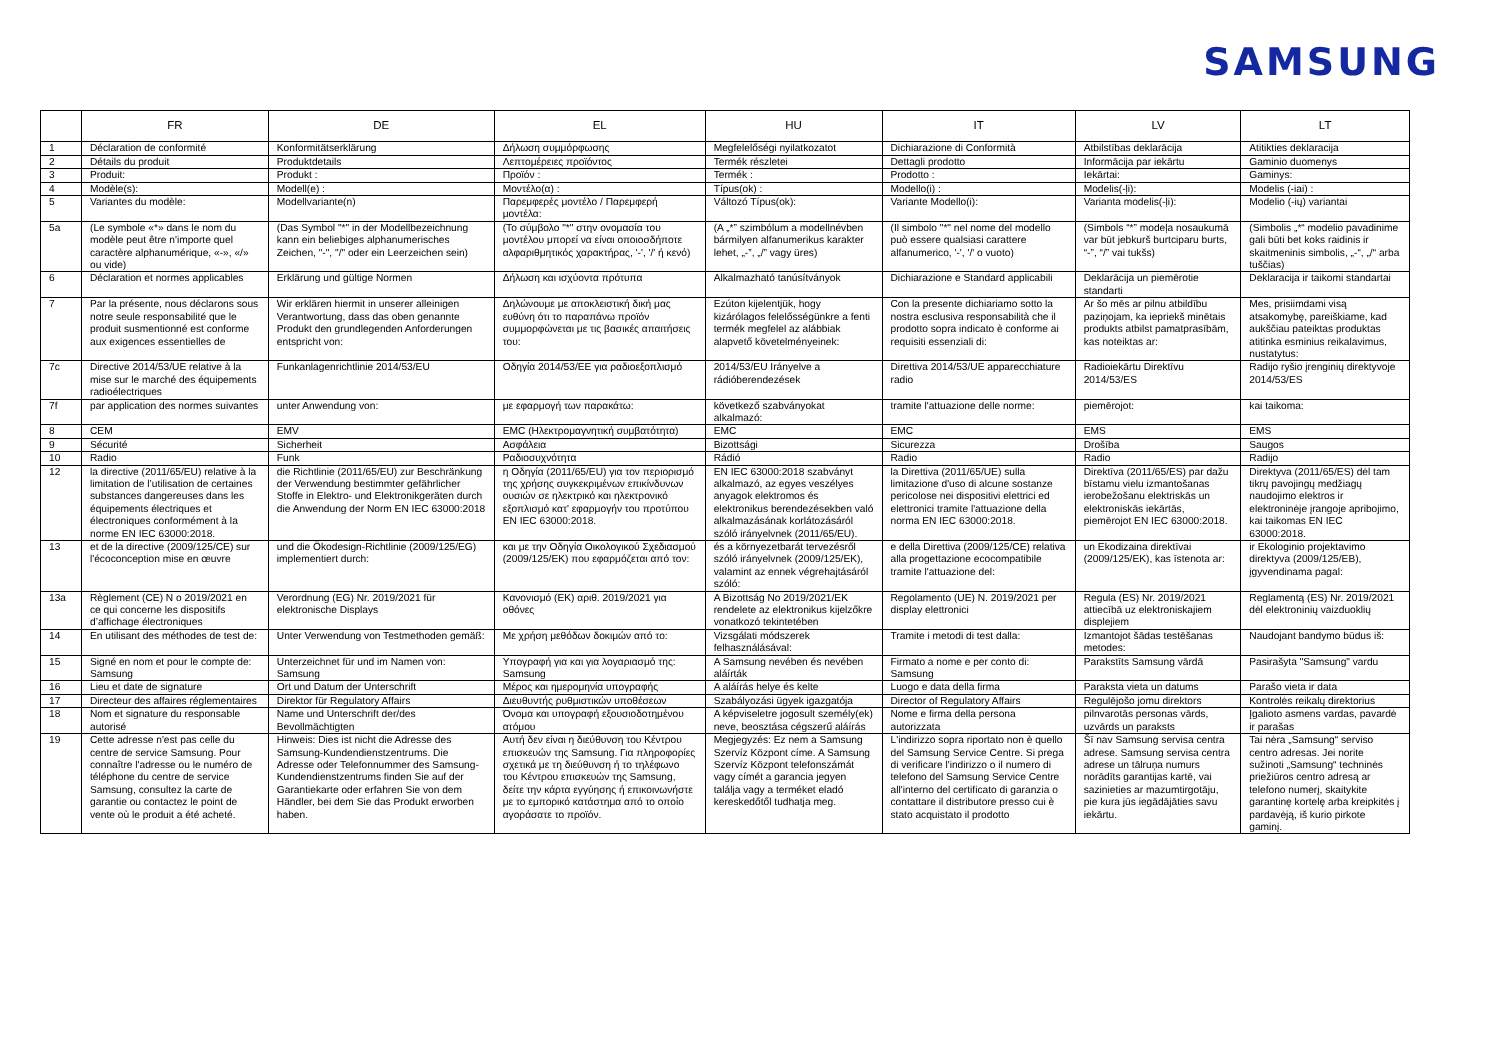SAMSUNG
| | FR | DE | EL | HU | IT | LV | LT |
| --- | --- | --- | --- | --- | --- | --- | --- |
| 1 | Déclaration de conformité | Konformitätserklärung | Δήλωση συμμόρφωσης | Megfelelőségi nyilatkozatot | Dichiarazione di Conformità | Atbilstības deklarācija | Atitikties deklaracija |
| 2 | Détails du produit | Produktdetails | Λεπτομέρειες προϊόντος | Termék részletei | Dettagli prodotto | Informācija par iekārtu | Gaminio duomenys |
| 3 | Produit: | Produkt : | Προϊόν : | Termék : | Prodotto : | Iekārtai: | Gaminys: |
| 4 | Modèle(s): | Modell(e) : | Μοντέλο(α) : | Típus(ok) : | Modello(i) : | Modelis(-ļi): | Modelis (-iai) : |
| 5 | Variantes du modèle: | Modellvariante(n) | Παρεμφερές μοντέλο / Παρεμφερή μοντέλα: | Változó Típus(ok): | Variante Modello(i): | Varianta modelis(-ļi): | Modelio (-ių) variantai |
| 5a | (Le symbole «*» dans le nom du modèle peut être n'importe quel caractère alphanumérique, «-», «/» ou vide) | (Das Symbol "*" in der Modellbezeichnung kann ein beliebiges alphanumerisches Zeichen, "-", "/" oder ein Leerzeichen sein) | (Το σύμβολο "*" στην ονομασία του μοντέλου μπορεί να είναι οποιοσδήποτε αλφαριθμητικός χαρακτήρας, '-', '/' ή κενό) | (A „*” szimbólum a modellnévben bármilyen alfanumerikus karakter lehet, „-”, „/” vagy üres) | (Il simbolo "*" nel nome del modello può essere qualsiasi carattere alfanumerico, '-', '/' o vuoto) | (Simbols “*” modeļa nosaukumā var būt jebkurš burtciparu burts, “-”, “/” vai tukšs) | (Simbolis „*“ modelio pavadinime gali būti bet koks raidinis ir skaitmeninis simbolis, „-“, „/“ arba tuščias) |
| 6 | Déclaration et normes applicables | Erklärung und gültige Normen | Δήλωση και ισχύοντα πρότυπα | Alkalmazható tanúsítványok | Dichiarazione e Standard applicabili | Deklarācija un piemērotie standarti | Deklaracija ir taikomi standartai |
| 7 | Par la présente, nous déclarons sous notre seule responsabilité que le produit susmentionné est conforme aux exigences essentielles de | Wir erklären hiermit in unserer alleinigen Verantwortung, dass das oben genannte Produkt den grundlegenden Anforderungen entspricht von: | Δηλώνουμε με αποκλειστική δική μας ευθύνη ότι το παραπάνω προϊόν συμμορφώνεται με τις βασικές απαιτήσεις του: | Ezúton kijelentjük, hogy kizárólagos felelősségünkre a fenti termék megfelel az alábbiak alapvető követelményeinek: | Con la presente dichiariamo sotto la nostra esclusiva responsabilità che il prodotto sopra indicato è conforme ai requisiti essenziali di: | Ar šo mēs ar pilnu atbildību paziņojam, ka iepriekš minētais produkts atbilst pamatprasībām, kas noteiktas ar: | Mes, prisiimdami visą atsakomybę, pareiškiame, kad aukščiau pateiktas produktas atitinka esminius reikalavimus, nustatytus: |
| 7c | Directive 2014/53/UE relative à la mise sur le marché des équipements radioélectriques | Funkanlagenrichtlinie 2014/53/EU | Οδηγία 2014/53/ΕΕ για ραδιοεξοπλισμό | 2014/53/EU Irányelve a rádióberendezések | Direttiva 2014/53/UE apparecchiature radio | Radioiekārtu Direktīvu 2014/53/ES | Radijo ryšio įrenginių direktyvoje 2014/53/ES |
| 7f | par application des normes suivantes | unter Anwendung von: | με εφαρμογή των παρακάτω: | következő szabványokat alkalmazó: | tramite l'attuazione delle norme: | piemērojot: | kai taikoma: |
| 8 | CEM | EMV | EMC (Ηλεκτρομαγνητική συμβατότητα) | EMC | EMC | EMS | EMS |
| 9 | Sécurité | Sicherheit | Ασφάλεια | Bizottsági | Sicurezza | Drošība | Saugos |
| 10 | Radio | Funk | Ραδιοσυχνότητα | Rádió | Radio | Radio | Radijo |
| 12 | la directive (2011/65/EU) relative à la limitation de l’utilisation de certaines substances dangereuses dans les équipements électriques et électroniques conformément à la norme EN IEC 63000:2018. | die Richtlinie (2011/65/EU) zur Beschränkung der Verwendung bestimmter gefährlicher Stoffe in Elektro- und Elektronikgeräten durch die Anwendung der Norm EN IEC 63000:2018 | η Οδηγία (2011/65/EU) για τον περιορισμό της χρήσης συγκεκριμένων επικίνδυνων ουσιών σε ηλεκτρικό και ηλεκτρονικό εξοπλισμό κατ' εφαρμογήν του προτύπου EN IEC 63000:2018. | EN IEC 63000:2018 szabványt alkalmazó, az egyes veszélyes anyagok elektromos és elektronikus berendezésekben való alkalmazásának korlátozásáról szóló irányelvnek (2011/65/EU). | la Direttiva (2011/65/UE) sulla limitazione d'uso di alcune sostanze pericolose nei dispositivi elettrici ed elettronici tramite l'attuazione della norma EN IEC 63000:2018. | Direktīva (2011/65/ES) par dažu bīstamu vielu izmantošanas ierobežošanu elektriskās un elektroniskās iekārtās, piemērojot EN IEC 63000:2018. | Direktyva (2011/65/ES) dėl tam tikrų pavojingų medžiagų naudojimo elektros ir elektroninėje įrangoje apribojimo, kai taikomas EN IEC 63000:2018. |
| 13 | et de la directive (2009/125/CE) sur l'écoconception mise en œuvre | und die Ökodesign-Richtlinie (2009/125/EG) implementiert durch: | και με την Οδηγία Οικολογικού Σχεδιασμού (2009/125/ΕΚ) που εφαρμόζεται από τον: | és a környezetbarát tervezésről szóló irányelvnek (2009/125/EK), valamint az ennek végrehajtásáról szóló: | e della Direttiva (2009/125/CE) relativa alla progettazione ecocompatibile tramite l'attuazione del: | un Ekodizaina direktīvai (2009/125/EK), kas īstenota ar: | ir Ekologinio projektavimo direktyva (2009/125/EB), įgyvendinama pagal: |
| 13a | Règlement (CE) N o 2019/2021 en ce qui concerne les dispositifs d’affichage électroniques | Verordnung (EG) Nr. 2019/2021 für elektronische Displays | Κανονισμό (ΕΚ) αριθ. 2019/2021 για οθόνες | A Bizottság No 2019/2021/EK rendelete az elektronikus kijelzőkre vonatkozó tekintetében | Regolamento (UE) N. 2019/2021 per display elettronici | Regula (ES) Nr. 2019/2021 attiecībā uz elektroniskajiem displejiem | Reglamentą (ES) Nr. 2019/2021 dėl elektroninių vaizduoklių |
| 14 | En utilisant des méthodes de test de: | Unter Verwendung von Testmethoden gemäß: | Με χρήση μεθόδων δοκιμών από το: | Vizsgálati módszerek felhasználásával: | Tramite i metodi di test dalla: | Izmantojot šādas testēšanas metodes: | Naudojant bandymo būdus iš: |
| 15 | Signé en nom et pour le compte de: Samsung | Unterzeichnet für und im Namen von: Samsung | Υπογραφή για και για λογαριασμό της: Samsung | A Samsung nevében és nevében aláírták | Firmato a nome e per conto di: Samsung | Parakstīts Samsung vārdā | Pasirašyta "Samsung" vardu |
| 16 | Lieu et date de signature | Ort und Datum der Unterschrift | Μέρος και ημερομηνία υπογραφής | A aláírás helye és kelte | Luogo e data della firma | Paraksta vieta un datums | Parašo vieta ir data |
| 17 | Directeur des affaires réglementaires | Direktor für Regulatory Affairs | Διευθυντής ρυθμιστικών υποθέσεων | Szabályozási ügyek igazgatója | Director of Regulatory Affairs | Regulējošo jomu direktors | Kontrolės reikalų direktorius |
| 18 | Nom et signature du responsable autorisé | Name und Unterschrift der/des Bevollmächtigten | Όνομα και υπογραφή εξουσιοδοτημένου ατόμου | A képviseletre jogosult személy(ek) neve, beosztása cégszerű aláírás | Nome e firma della persona autorizzata | pilnvarotās personas vārds, uzvārds un paraksts | Įgalioto asmens vardas, pavardė ir parašas |
| 19 | Cette adresse n'est pas celle du centre de service Samsung. Pour connaître l'adresse ou le numéro de téléphone du centre de service Samsung, consultez la carte de garantie ou contactez le point de vente où le produit a été acheté. | Hinweis: Dies ist nicht die Adresse des Samsung-Kundendienstzentrums. Die Adresse oder Telefonnummer des Samsung-Kundendienstzentrums finden Sie auf der Garantiekarte oder erfahren Sie von dem Händler, bei dem Sie das Produkt erworben haben. | Αυτή δεν είναι η διεύθυνση του Κέντρου επισκευών της Samsung. Για πληροφορίες σχετικά με τη διεύθυνση ή το τηλέφωνο του Κέντρου επισκευών της Samsung, δείτε την κάρτα εγγύησης ή επικοινωνήστε με το εμπορικό κατάστημα από το οποίο αγοράσατε το προϊόν. | Megjegyzés: Ez nem a Samsung Szervíz Központ címe. A Samsung Szervíz Központ telefonszámát vagy címét a garancia jegyen találja vagy a terméket eladó kereskedőtől tudhatja meg. | L'indirizzo sopra riportato non è quello del Samsung Service Centre. Si prega di verificare l'indirizzo o il numero di telefono del Samsung Service Centre all'interno del certificato di garanzia o contattare il distributore presso cui è stato acquistato il prodotto | Šī nav Samsung servisa centra adrese. Samsung servisa centra adrese un tālruņa numurs norādīts garantijas kartē, vai sazinieties ar mazumtirgotāju, pie kura jūs iegādājāties savu iekārtu. | Tai nėra „Samsung“ serviso centro adresas. Jei norite sužinoti „Samsung“ techninės priežiūros centro adresą ar telefono numerį, skaitykite garantinę kortelę arba kreipkitės į pardavėją, iš kurio pirkote gaminį. |